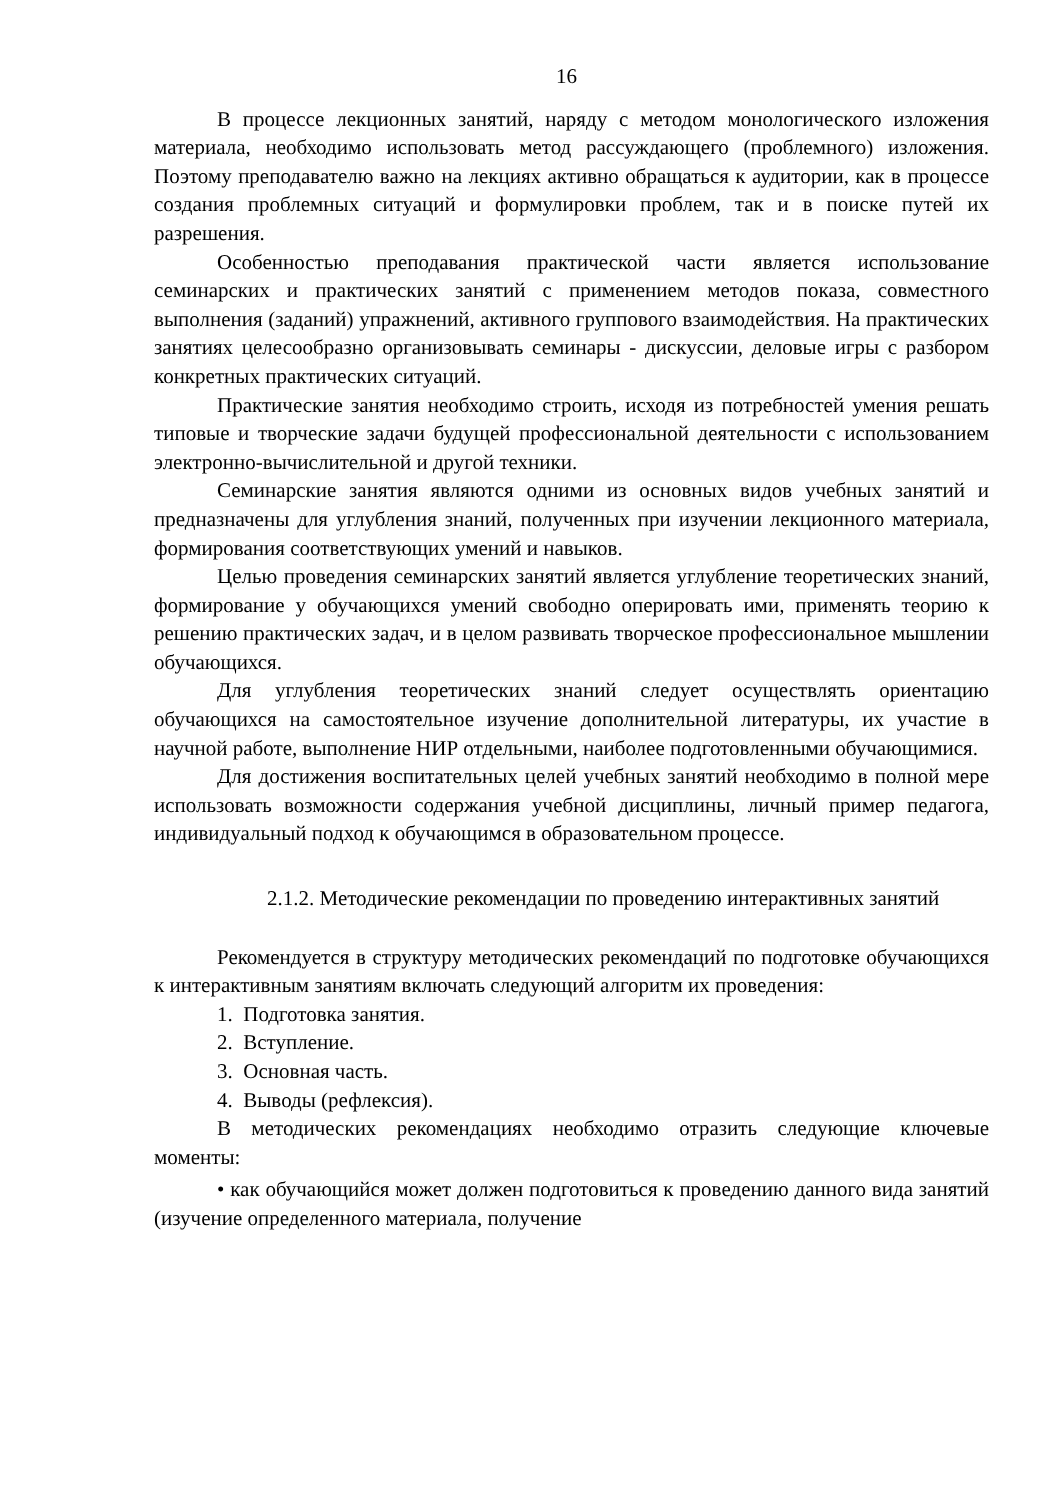16
В процессе лекционных занятий, наряду с методом монологического изложения материала, необходимо использовать метод рассуждающего (проблемного) изложения. Поэтому преподавателю важно на лекциях активно обращаться к аудитории, как в процессе создания проблемных ситуаций и формулировки проблем, так и в поиске путей их разрешения.
Особенностью преподавания практической части является использование семинарских и практических занятий с применением методов показа, совместного выполнения (заданий) упражнений, активного группового взаимодействия. На практических занятиях целесообразно организовывать семинары - дискуссии, деловые игры с разбором конкретных практических ситуаций.
Практические занятия необходимо строить, исходя из потребностей умения решать типовые и творческие задачи будущей профессиональной деятельности с использованием электронно-вычислительной и другой техники.
Семинарские занятия являются одними из основных видов учебных занятий и предназначены для углубления знаний, полученных при изучении лекционного материала, формирования соответствующих умений и навыков.
Целью проведения семинарских занятий является углубление теоретических знаний, формирование у обучающихся умений свободно оперировать ими, применять теорию к решению практических задач, и в целом развивать творческое профессиональное мышлении обучающихся.
Для углубления теоретических знаний следует осуществлять ориентацию обучающихся на самостоятельное изучение дополнительной литературы, их участие в научной работе, выполнение НИР отдельными, наиболее подготовленными обучающимися.
Для достижения воспитательных целей учебных занятий необходимо в полной мере использовать возможности содержания учебной дисциплины, личный пример педагога, индивидуальный подход к обучающимся в образовательном процессе.
2.1.2. Методические рекомендации по проведению интерактивных занятий
Рекомендуется в структуру методических рекомендаций по подготовке обучающихся к интерактивным занятиям включать следующий алгоритм их проведения:
1. Подготовка занятия.
2. Вступление.
3. Основная часть.
4. Выводы (рефлексия).
В методических рекомендациях необходимо отразить следующие ключевые моменты:
• как обучающийся может должен подготовиться к проведению данного вида занятий (изучение определенного материала, получение